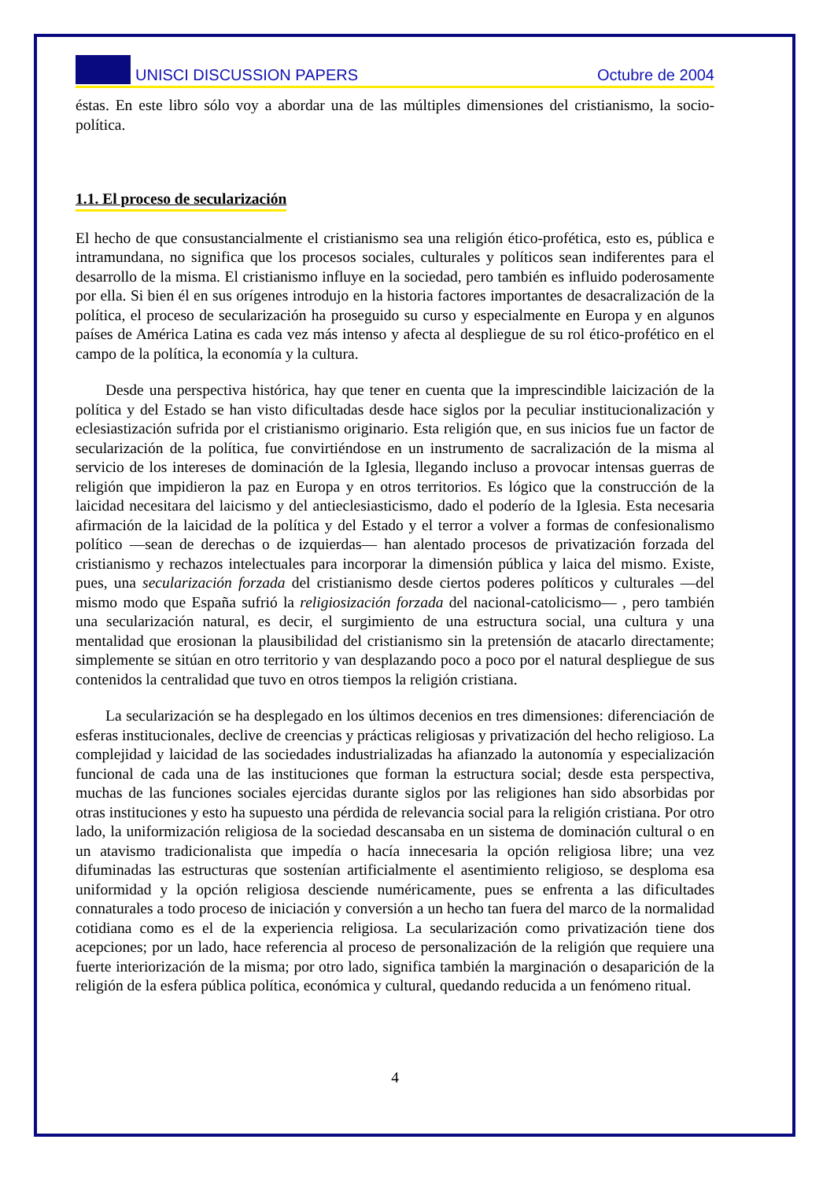UNISCI DISCUSSION PAPERS Octubre de 2004
éstas. En este libro sólo voy a abordar una de las múltiples dimensiones del cristianismo, la socio-política.
1.1. El proceso de secularización
El hecho de que consustancialmente el cristianismo sea una religión ético-profética, esto es, pública e intramundana, no significa que los procesos sociales, culturales y políticos sean indiferentes para el desarrollo de la misma. El cristianismo influye en la sociedad, pero también es influido poderosamente por ella. Si bien él en sus orígenes introdujo en la historia factores importantes de desacralización de la política, el proceso de secularización ha proseguido su curso y especialmente en Europa y en algunos países de América Latina es cada vez más intenso y afecta al despliegue de su rol ético-profético en el campo de la política, la economía y la cultura.
Desde una perspectiva histórica, hay que tener en cuenta que la imprescindible laicización de la política y del Estado se han visto dificultadas desde hace siglos por la peculiar institucionalización y eclesiastización sufrida por el cristianismo originario. Esta religión que, en sus inicios fue un factor de secularización de la política, fue convirtiéndose en un instrumento de sacralización de la misma al servicio de los intereses de dominación de la Iglesia, llegando incluso a provocar intensas guerras de religión que impidieron la paz en Europa y en otros territorios. Es lógico que la construcción de la laicidad necesitara del laicismo y del antieclesiasticismo, dado el poderío de la Iglesia. Esta necesaria afirmación de la laicidad de la política y del Estado y el terror a volver a formas de confesionalismo político —sean de derechas o de izquierdas— han alentado procesos de privatización forzada del cristianismo y rechazos intelectuales para incorporar la dimensión pública y laica del mismo. Existe, pues, una secularización forzada del cristianismo desde ciertos poderes políticos y culturales —del mismo modo que España sufrió la religiosización forzada del nacional-catolicismo— , pero también una secularización natural, es decir, el surgimiento de una estructura social, una cultura y una mentalidad que erosionan la plausibilidad del cristianismo sin la pretensión de atacarlo directamente; simplemente se sitúan en otro territorio y van desplazando poco a poco por el natural despliegue de sus contenidos la centralidad que tuvo en otros tiempos la religión cristiana.
La secularización se ha desplegado en los últimos decenios en tres dimensiones: diferenciación de esferas institucionales, declive de creencias y prácticas religiosas y privatización del hecho religioso. La complejidad y laicidad de las sociedades industrializadas ha afianzado la autonomía y especialización funcional de cada una de las instituciones que forman la estructura social; desde esta perspectiva, muchas de las funciones sociales ejercidas durante siglos por las religiones han sido absorbidas por otras instituciones y esto ha supuesto una pérdida de relevancia social para la religión cristiana. Por otro lado, la uniformización religiosa de la sociedad descansaba en un sistema de dominación cultural o en un atavismo tradicionalista que impedía o hacía innecesaria la opción religiosa libre; una vez difuminadas las estructuras que sostenían artificialmente el asentimiento religioso, se desploma esa uniformidad y la opción religiosa desciende numéricamente, pues se enfrenta a las dificultades connaturales a todo proceso de iniciación y conversión a un hecho tan fuera del marco de la normalidad cotidiana como es el de la experiencia religiosa. La secularización como privatización tiene dos acepciones; por un lado, hace referencia al proceso de personalización de la religión que requiere una fuerte interiorización de la misma; por otro lado, significa también la marginación o desaparición de la religión de la esfera pública política, económica y cultural, quedando reducida a un fenómeno ritual.
4